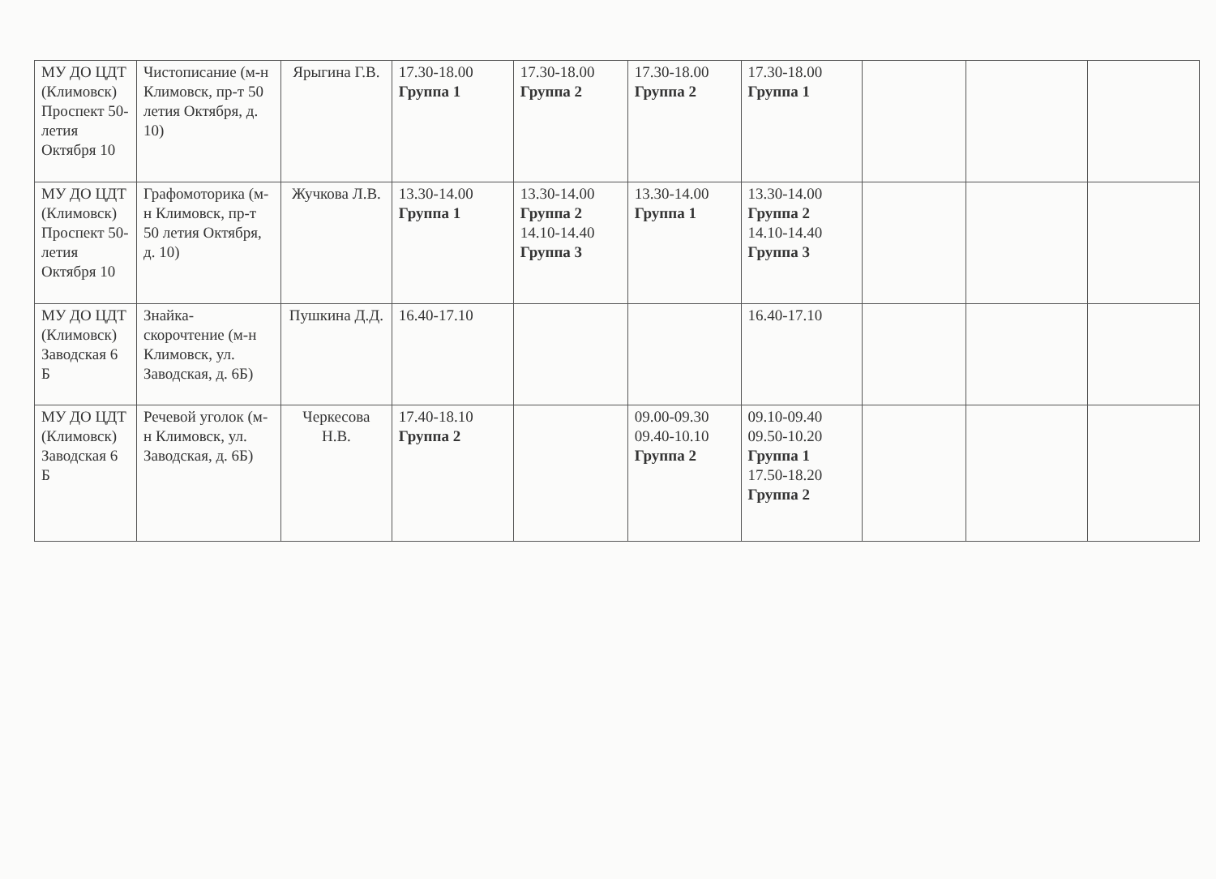| МУ ДО ЦДТ (Климовск) Проспект 50-летия Октября 10 | Чистописание (м-н Климовск, пр-т 50 летия Октября, д. 10) | Ярыгина Г.В. | 17.30-18.00 Группа 1 | 17.30-18.00 Группа 2 | 17.30-18.00 Группа 2 | 17.30-18.00 Группа 1 | | | |
| МУ ДО ЦДТ (Климовск) Проспект 50-летия Октября 10 | Графомоторика (м-н Климовск, пр-т 50 летия Октября, д. 10) | Жучкова Л.В. | 13.30-14.00 Группа 1 | 13.30-14.00 Группа 2 14.10-14.40 Группа 3 | 13.30-14.00 Группа 1 | 13.30-14.00 Группа 2 14.10-14.40 Группа 3 | | | |
| МУ ДО ЦДТ (Климовск) Заводская 6 Б | Знайка-скорочтение (м-н Климовск, ул. Заводская, д. 6Б) | Пушкина Д.Д. | 16.40-17.10 | | | 16.40-17.10 | | | |
| МУ ДО ЦДТ (Климовск) Заводская 6 Б | Речевой уголок (м-н Климовск, ул. Заводская, д. 6Б) | Черкесова Н.В. | 17.40-18.10 Группа 2 | | 09.00-09.30 09.40-10.10 Группа 2 | 09.10-09.40 09.50-10.20 Группа 1 17.50-18.20 Группа 2 | | | |